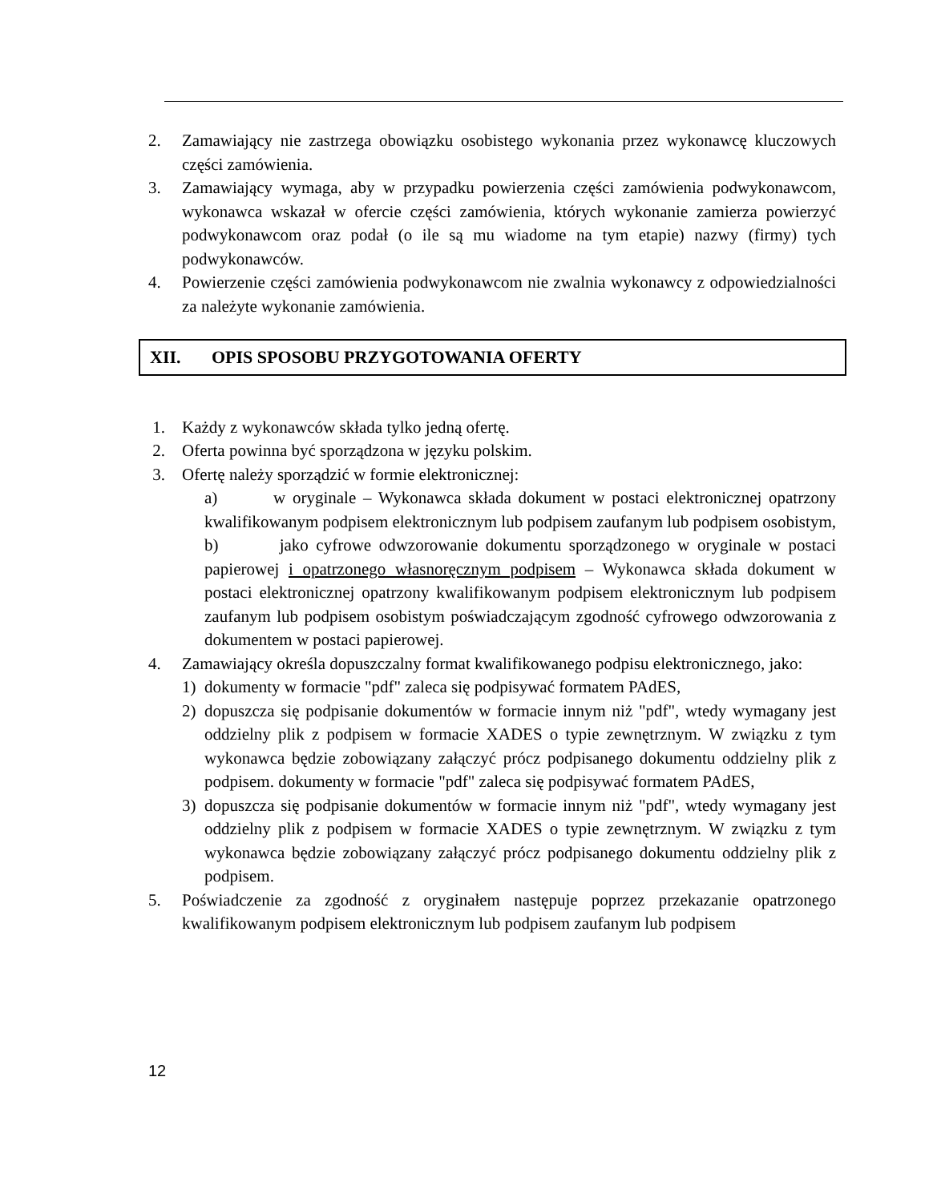2. Zamawiający nie zastrzega obowiązku osobistego wykonania przez wykonawcę kluczowych części zamówienia.
3. Zamawiający wymaga, aby w przypadku powierzenia części zamówienia podwykonawcom, wykonawca wskazał w ofercie części zamówienia, których wykonanie zamierza powierzyć podwykonawcom oraz podał (o ile są mu wiadome na tym etapie) nazwy (firmy) tych podwykonawców.
4. Powierzenie części zamówienia podwykonawcom nie zwalnia wykonawcy z odpowiedzialności za należyte wykonanie zamówienia.
XII. OPIS SPOSOBU PRZYGOTOWANIA OFERTY
1. Każdy z wykonawców składa tylko jedną ofertę.
2. Oferta powinna być sporządzona w języku polskim.
3. Ofertę należy sporządzić w formie elektronicznej:
a) w oryginale – Wykonawca składa dokument w postaci elektronicznej opatrzony kwalifikowanym podpisem elektronicznym lub podpisem zaufanym lub podpisem osobistym,
b) jako cyfrowe odwzorowanie dokumentu sporządzonego w oryginale w postaci papierowej i opatrzonego własnoręcznym podpisem – Wykonawca składa dokument w postaci elektronicznej opatrzony kwalifikowanym podpisem elektronicznym lub podpisem zaufanym lub podpisem osobistym poświadczającym zgodność cyfrowego odwzorowania z dokumentem w postaci papierowej.
4. Zamawiający określa dopuszczalny format kwalifikowanego podpisu elektronicznego, jako:
1) dokumenty w formacie "pdf" zaleca się podpisywać formatem PAdES,
2) dopuszcza się podpisanie dokumentów w formacie innym niż "pdf", wtedy wymagany jest oddzielny plik z podpisem w formacie XADES o typie zewnętrznym. W związku z tym wykonawca będzie zobowiązany załączyć prócz podpisanego dokumentu oddzielny plik z podpisem. dokumenty w formacie "pdf" zaleca się podpisywać formatem PAdES,
3) dopuszcza się podpisanie dokumentów w formacie innym niż "pdf", wtedy wymagany jest oddzielny plik z podpisem w formacie XADES o typie zewnętrznym. W związku z tym wykonawca będzie zobowiązany załączyć prócz podpisanego dokumentu oddzielny plik z podpisem.
5. Poświadczenie za zgodność z oryginałem następuje poprzez przekazanie opatrzonego kwalifikowanym podpisem elektronicznym lub podpisem zaufanym lub podpisem
12